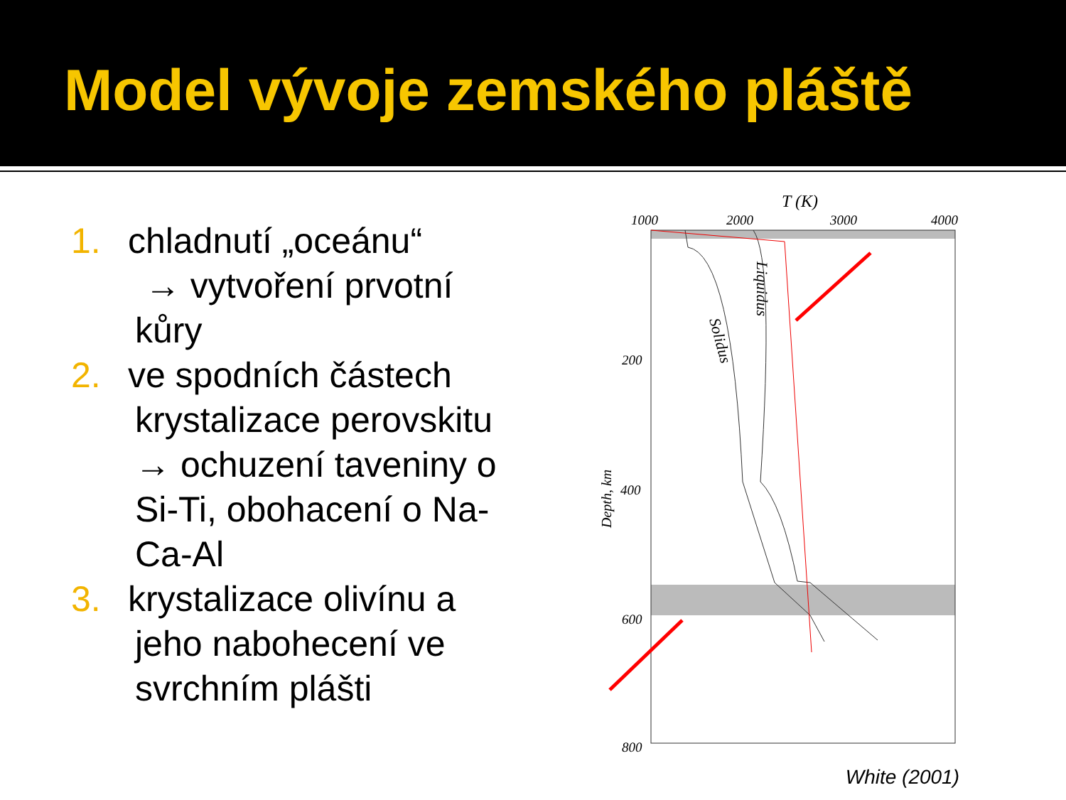Model vývoje zemského pláště
1. chladnutí „oceánu“
→ vytvoření prvotní kůry
2. ve spodních částech krystalizace perovskitu → ochuzení taveniny o Si-Ti, obohacení o Na-Ca-Al
3. krystalizace olivínu a jeho nabohecení ve svrchním plášti
T (K)
1000
2000
3000
4000
200
400
600
800
Depth, km
Liquidus
Solidus
White (2001)